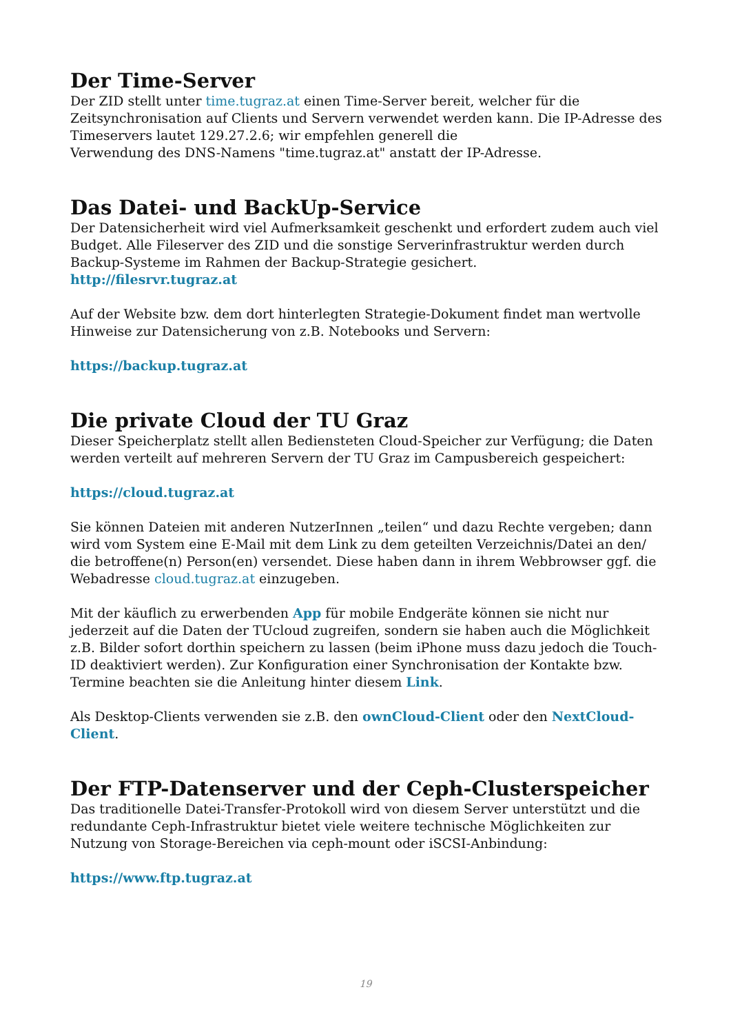Der Time-Server
Der ZID stellt unter time.tugraz.at einen Time-Server bereit, welcher für die Zeitsynchronisation auf Clients und Servern verwendet werden kann. Die IP-Adresse des Timeservers lautet 129.27.2.6; wir empfehlen generell die
Verwendung des DNS-Namens "time.tugraz.at" anstatt der IP-Adresse.
Das Datei- und BackUp-Service
Der Datensicherheit wird viel Aufmerksamkeit geschenkt und erfordert zudem auch viel Budget. Alle Fileserver des ZID und die sonstige Serverinfrastruktur werden durch Backup-Systeme im Rahmen der Backup-Strategie gesichert.
http://filesrvr.tugraz.at
Auf der Website bzw. dem dort hinterlegten Strategie-Dokument findet man wertvolle Hinweise zur Datensicherung von z.B. Notebooks und Servern:
https://backup.tugraz.at
Die private Cloud der TU Graz
Dieser Speicherplatz stellt allen Bediensteten Cloud-Speicher zur Verfügung; die Daten werden verteilt auf mehreren Servern der TU Graz im Campusbereich gespeichert:
https://cloud.tugraz.at
Sie können Dateien mit anderen NutzerInnen „teilen“ und dazu Rechte vergeben; dann wird vom System eine E-Mail mit dem Link zu dem geteilten Verzeichnis/Datei an den/ die betroffene(n) Person(en) versendet. Diese haben dann in ihrem Webbrowser ggf. die Webadresse cloud.tugraz.at einzugeben.
Mit der käuflich zu erwerbenden App für mobile Endgeräte können sie nicht nur jederzeit auf die Daten der TUcloud zugreifen, sondern sie haben auch die Möglichkeit z.B. Bilder sofort dorthin speichern zu lassen (beim iPhone muss dazu jedoch die Touch-ID deaktiviert werden). Zur Konfiguration einer Synchronisation der Kontakte bzw. Termine beachten sie die Anleitung hinter diesem Link.
Als Desktop-Clients verwenden sie z.B. den ownCloud-Client oder den NextCloud-Client.
Der FTP-Datenserver und der Ceph-Clusterspeicher
Das traditionelle Datei-Transfer-Protokoll wird von diesem Server unterstützt und die redundante Ceph-Infrastruktur bietet viele weitere technische Möglichkeiten zur Nutzung von Storage-Bereichen via ceph-mount oder iSCSI-Anbindung:
https://www.ftp.tugraz.at
19